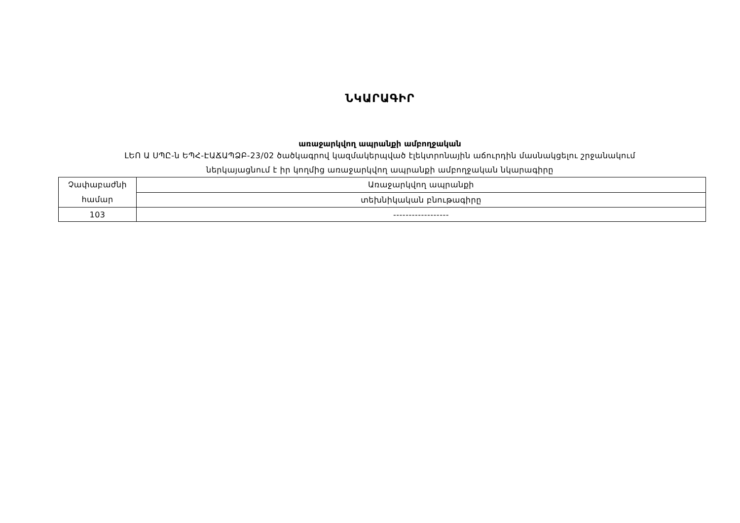ՆԿԱՐԱԳԻՐ
առաջարկվող ապրանքի ամբողջական
ԼԵՈ Ա ՍՊԸ-ն ԵՊՀ-ԷԱՃԱՊՁԲ-23/02 ծածկագրով կազմակերպված էլեկտրոնային աճուրդին մասնակցելու շրջանակում
ներկայացնում է իր կողմից առաջարկվող ապրանքի ամբողջական նկարագիրը
| Չափաբաժնի համար | Առաջարկվող ապրանքի |
| | տեխնիկական բնութագիրը |
| 103 | ------------------ |